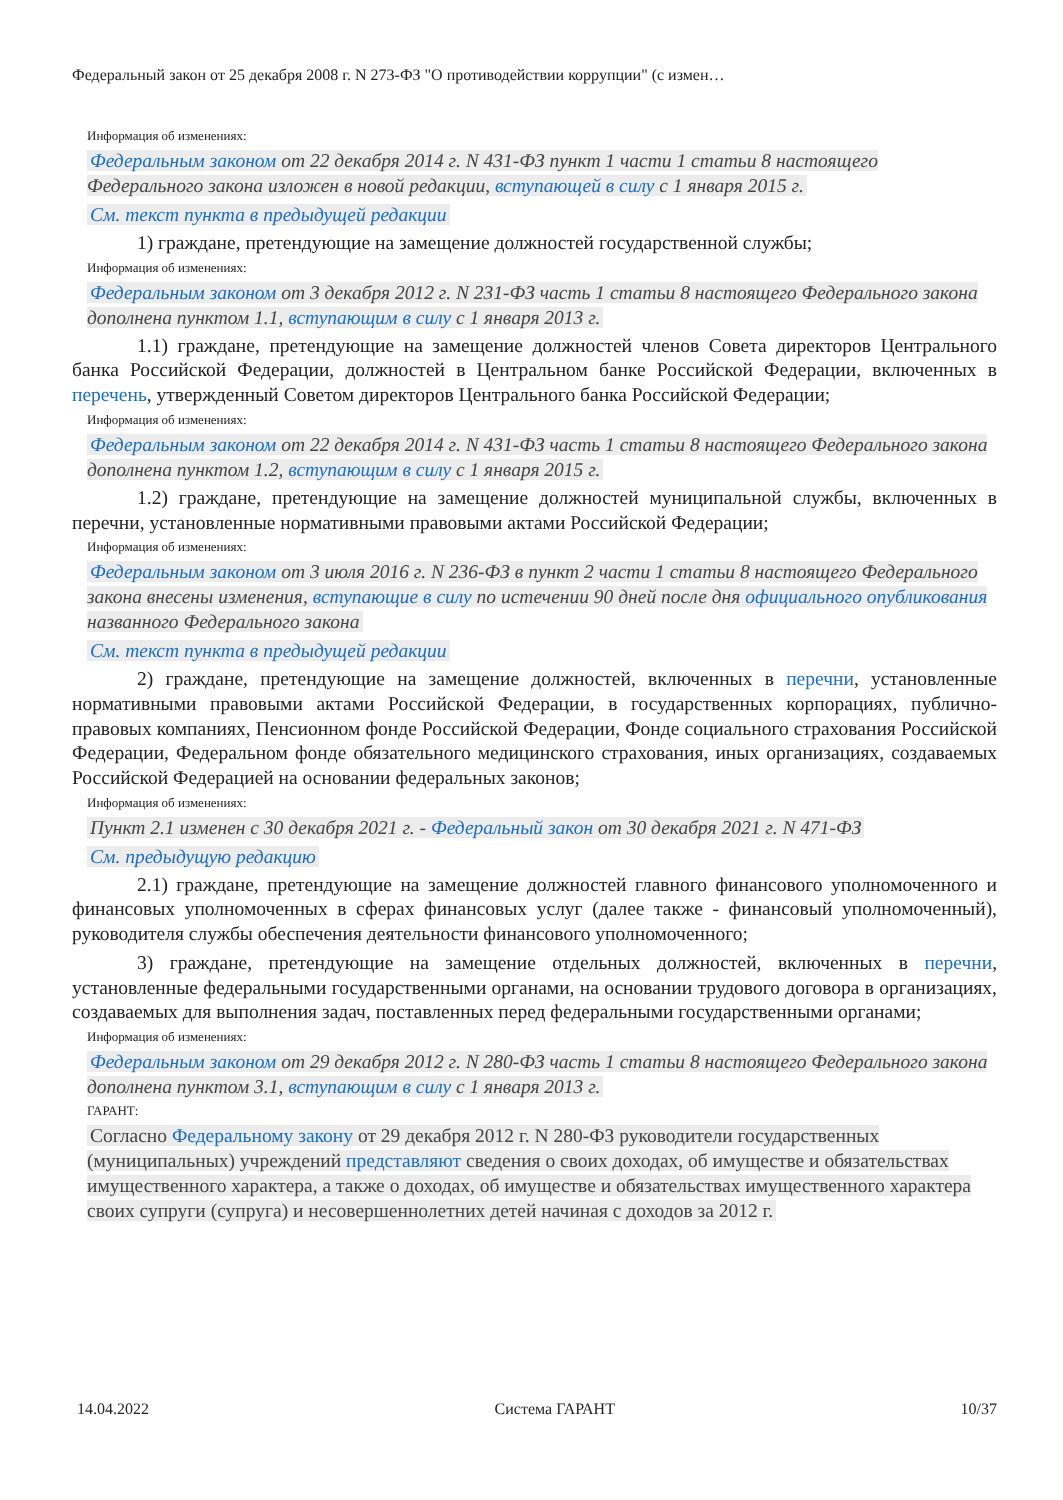Федеральный закон от 25 декабря 2008 г. N 273-ФЗ "О противодействии коррупции" (с измен…
Информация об изменениях:
Федеральным законом от 22 декабря 2014 г. N 431-ФЗ пункт 1 части 1 статьи 8 настоящего Федерального закона изложен в новой редакции, вступающей в силу с 1 января 2015 г.
См. текст пункта в предыдущей редакции
1) граждане, претендующие на замещение должностей государственной службы;
Информация об изменениях:
Федеральным законом от 3 декабря 2012 г. N 231-ФЗ часть 1 статьи 8 настоящего Федерального закона дополнена пунктом 1.1, вступающим в силу с 1 января 2013 г.
1.1) граждане, претендующие на замещение должностей членов Совета директоров Центрального банка Российской Федерации, должностей в Центральном банке Российской Федерации, включенных в перечень, утвержденный Советом директоров Центрального банка Российской Федерации;
Информация об изменениях:
Федеральным законом от 22 декабря 2014 г. N 431-ФЗ часть 1 статьи 8 настоящего Федерального закона дополнена пунктом 1.2, вступающим в силу с 1 января 2015 г.
1.2) граждане, претендующие на замещение должностей муниципальной службы, включенных в перечни, установленные нормативными правовыми актами Российской Федерации;
Информация об изменениях:
Федеральным законом от 3 июля 2016 г. N 236-ФЗ в пункт 2 части 1 статьи 8 настоящего Федерального закона внесены изменения, вступающие в силу по истечении 90 дней после дня официального опубликования названного Федерального закона
См. текст пункта в предыдущей редакции
2) граждане, претендующие на замещение должностей, включенных в перечни, установленные нормативными правовыми актами Российской Федерации, в государственных корпорациях, публично-правовых компаниях, Пенсионном фонде Российской Федерации, Фонде социального страхования Российской Федерации, Федеральном фонде обязательного медицинского страхования, иных организациях, создаваемых Российской Федерацией на основании федеральных законов;
Информация об изменениях:
Пункт 2.1 изменен с 30 декабря 2021 г. - Федеральный закон от 30 декабря 2021 г. N 471-ФЗ
См. предыдущую редакцию
2.1) граждане, претендующие на замещение должностей главного финансового уполномоченного и финансовых уполномоченных в сферах финансовых услуг (далее также - финансовый уполномоченный), руководителя службы обеспечения деятельности финансового уполномоченного;
3) граждане, претендующие на замещение отдельных должностей, включенных в перечни, установленные федеральными государственными органами, на основании трудового договора в организациях, создаваемых для выполнения задач, поставленных перед федеральными государственными органами;
Информация об изменениях:
Федеральным законом от 29 декабря 2012 г. N 280-ФЗ часть 1 статьи 8 настоящего Федерального закона дополнена пунктом 3.1, вступающим в силу с 1 января 2013 г.
ГАРАНТ:
Согласно Федеральному закону от 29 декабря 2012 г. N 280-ФЗ руководители государственных (муниципальных) учреждений представляют сведения о своих доходах, об имуществе и обязательствах имущественного характера, а также о доходах, об имуществе и обязательствах имущественного характера своих супруги (супруга) и несовершеннолетних детей начиная с доходов за 2012 г.
14.04.2022 Система ГАРАНТ 10/37